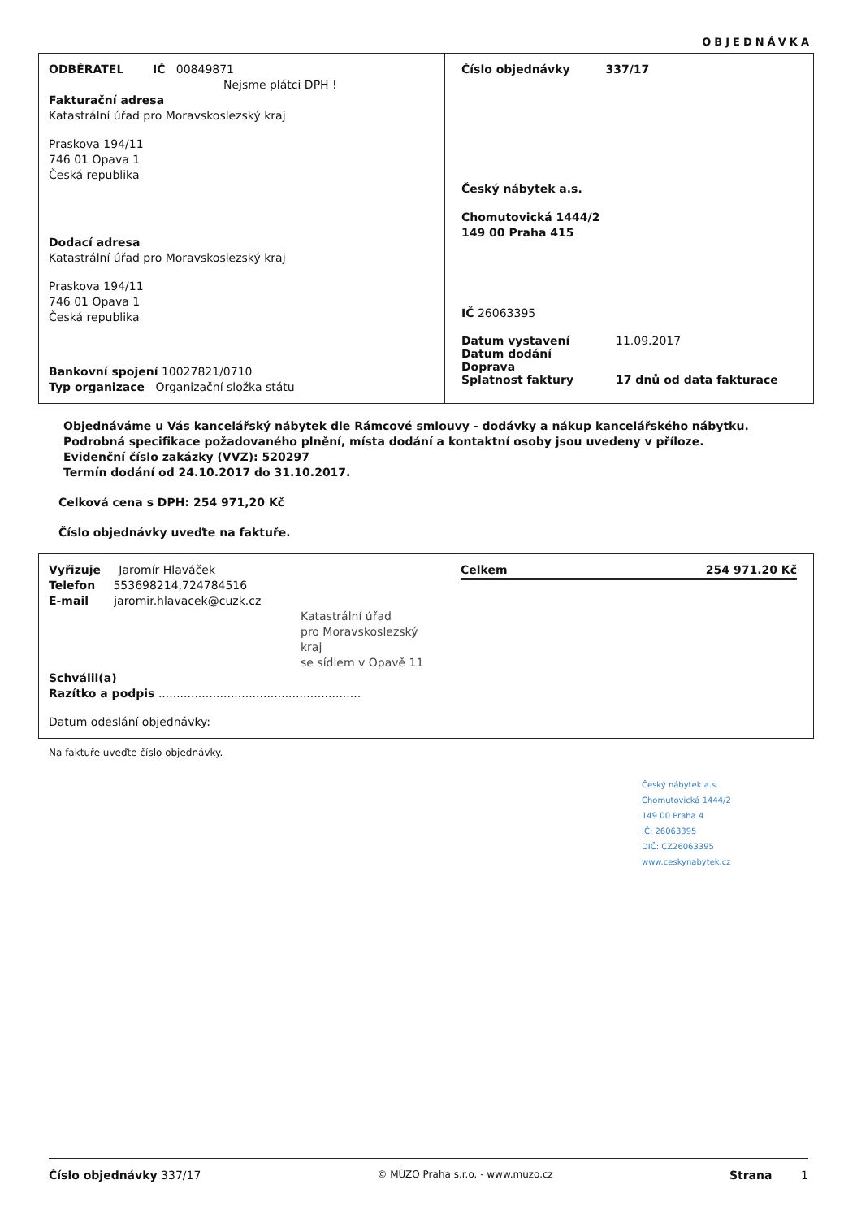OBJEDNÁVKA
ODBĚRATEL IČ 00849871
Nejsme plátci DPH !
Fakturační adresa
Katastrální úřad pro Moravskoslezský kraj
Praskova 194/11
746 01 Opava 1
Česká republika
Dodací adresa
Katastrální úřad pro Moravskoslezský kraj
Praskova 194/11
746 01 Opava 1
Česká republika
Bankovní spojení 10027821/0710
Typ organizace Organizační složka státu
Číslo objednávky 337/17
Český nábytek a.s.
Chomutovická 1444/2
149 00 Praha 415
IČ 26063395
Datum vystavení 11.09.2017
Datum dodání
Doprava
Splatnost faktury 17 dnů od data fakturace
Objednáváme u Vás kancelářský nábytek dle Rámcové smlouvy - dodávky a nákup kancelářského nábytku.
Podrobná specifikace požadovaného plnění, místa dodání a kontaktní osoby jsou uvedeny v příloze.
Evidenční číslo zakázky (VVZ): 520297
Termín dodání od 24.10.2017 do 31.10.2017.
Celková cena s DPH: 254 971,20 Kč
Číslo objednávky uveďte na faktuře.
Vyřizuje Jaromír Hlaváček
Telefon 553698214,724784516
E-mail jaromir.hlavacek@cuzk.cz
Katastrální úřad
pro Moravskoslezský kraj
se sídlem v Opavě 11
Schválil(a)
Razítko a podpis ........................................................
Datum odeslání objednávky:
Celkem 254 971.20 Kč
Na faktuře uveďte číslo objednávky.
Český nábytek a.s.
Chomutovická 1444/2
149 00 Praha 4
IČ: 26063395
DIČ: CZ26063395
www.ceskynabytek.cz
Číslo objednávky 337/17 © MÚZO Praha s.r.o. - www.muzo.cz Strana 1